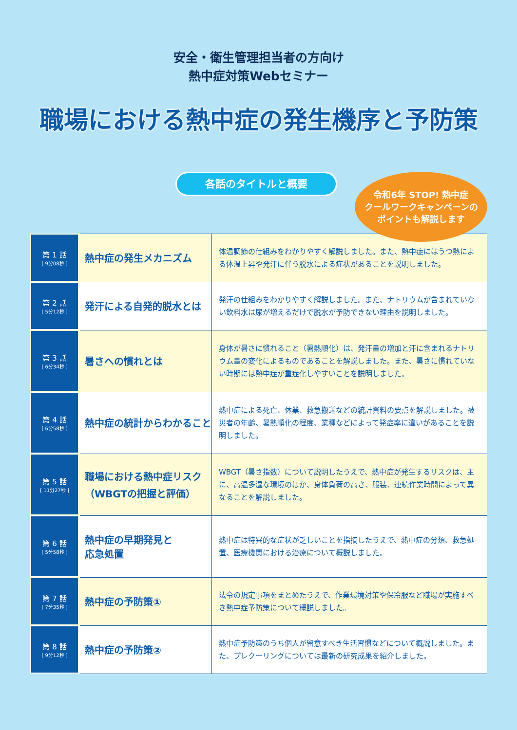安全・衛生管理担当者の方向け
熱中症対策Webセミナー
職場における熱中症の発生機序と予防策
各話のタイトルと概要
令和6年 STOP! 熱中症
クールワークキャンペーンの
ポイントも解説します
| 第 1 話 [ 9分08秒 ] | 熱中症の発生メカニズム | 体温調節の仕組みをわかりやすく解説しました。また、熱中症にはうつ熱による体温上昇や発汗に伴う脱水による症状があることを説明しました。 |
| 第 2 話 [ 5分12秒 ] | 発汗による自発的脱水とは | 発汗の仕組みをわかりやすく解説しました。また、ナトリウムが含まれていない飲料水は尿が増えるだけで脱水が予防できない理由を説明しました。 |
| 第 3 話 [ 6分34秒 ] | 暑さへの慣れとは | 身体が暑さに慣れること（暑熱順化）は、発汗量の増加と汗に含まれるナトリウム量の変化によるものであることを解説しました。また、暑さに慣れていない時期には熱中症が重症化しやすいことを説明しました。 |
| 第 4 話 [ 6分58秒 ] | 熱中症の統計からわかること | 熱中症による死亡、休業、救急搬送などの統計資料の要点を解説しました。被災者の年齢、暑熱順化の程度、業種などによって発症率に違いがあることを説明しました。 |
| 第 5 話 [ 11分27秒 ] | 職場における熱中症リスク （WBGTの把握と評価） | WBGT（暑さ指数）について説明したうえで、熱中症が発生するリスクは、主に、高温多湿な環境のほか、身体負荷の高さ、服装、連続作業時間によって異なることを解説しました。 |
| 第 6 話 [ 5分58秒 ] | 熱中症の早期発見と 応急処置 | 熱中症は特異的な症状が乏しいことを指摘したうえで、熱中症の分類、救急処置、医療機関における治療について概説しました。 |
| 第 7 話 [ 7分35秒 ] | 熱中症の予防策① | 法令の規定事項をまとめたうえで、作業環境対策や保冷服など職場が実施すべき熱中症予防策について概説しました。 |
| 第 8 話 [ 9分12秒 ] | 熱中症の予防策② | 熱中症予防策のうち個人が留意すべき生活習慣などについて概説しました。また、プレクーリングについては最新の研究成果を紹介しました。 |